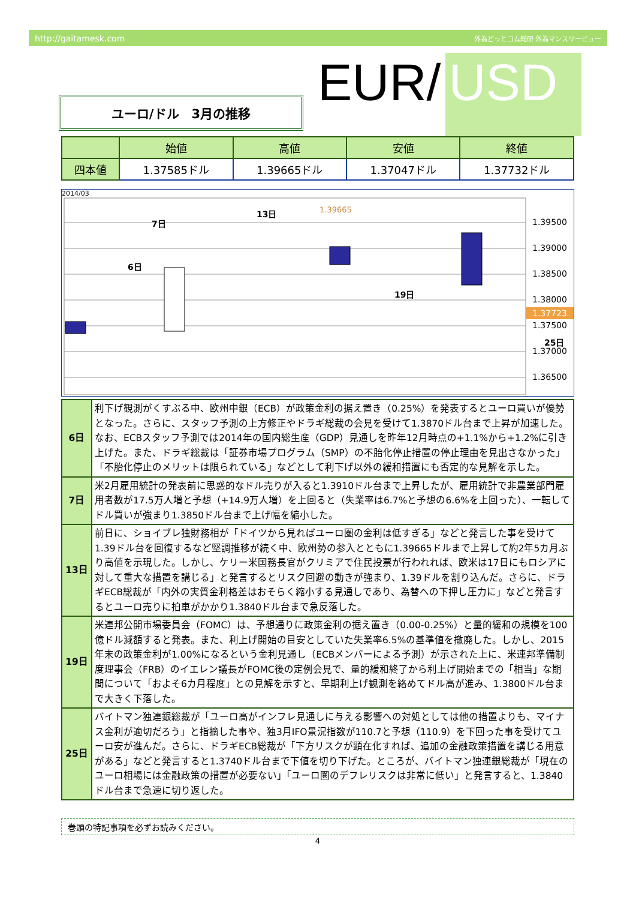http://gaitamesk.com 外為どっとコム総研 外為マンスリービュー
EUR/ USD
ユーロ/ドル　3月の推移
| | 始値 | 高値 | 安値 | 終値 |
| --- | --- | --- | --- | --- |
| 四本値 | 1.37585ドル | 1.39665ドル | 1.37047ドル | 1.37732ドル |
2014/03
1.39500
1.39000
1.38500
1.38000
1.37723
1.37500
1.37000
1.36500
6日
7日
13日
19日
25日
1.39665
| 6日 | 利下げ観測がくすぶる中、欧州中銀（ECB）が政策金利の据え置き（0.25%）を発表するとユーロ買いが優勢となった。さらに、スタッフ予測の上方修正やドラギ総裁の会見を受けて1.3870ドル台まで上昇が加速した。なお、ECBスタッフ予測では2014年の国内総生産（GDP）見通しを昨年12月時点の+1.1%から+1.2%に引き上げた。また、ドラギ総裁は「証券市場プログラム（SMP）の不胎化停止措置の停止理由を見出さなかった」「不胎化停止のメリットは限られている」などとして利下げ以外の緩和措置にも否定的な見解を示した。 |
| 7日 | 米2月雇用統計の発表前に思惑的なドル売りが入ると1.3910ドル台まで上昇したが、雇用統計で非農業部門雇用者数が17.5万人増と予想（+14.9万人増）を上回ると（失業率は6.7%と予想の6.6%を上回った）、一転してドル買いが強まり1.3850ドル台まで上げ幅を縮小した。 |
| 13日 | 前日に、ショイブレ独財務相が「ドイツから見ればユーロ圏の金利は低すぎる」などと発言した事を受けて1.39ドル台を回復するなど堅調推移が続く中、欧州勢の参入とともに1.39665ドルまで上昇して約2年5カ月ぶり高値を示現した。しかし、ケリー米国務長官がクリミアで住民投票が行われれば、欧米は17日にもロシアに対して重大な措置を講じる」と発言するとリスク回避の動きが強まり、1.39ドルを割り込んだ。さらに、ドラギECB総裁が「内外の実質金利格差はおそらく縮小する見通しであり、為替への下押し圧力に」などと発言するとユーロ売りに拍車がかかり1.3840ドル台まで急反落した。 |
| 19日 | 米連邦公開市場委員会（FOMC）は、予想通りに政策金利の据え置き（0.00-0.25%）と量的緩和の規模を100億ドル減額すると発表。また、利上げ開始の目安としていた失業率6.5%の基準値を撤廃した。しかし、2015年末の政策金利が1.00%になるという金利見通し（ECBメンバーによる予測）が示された上に、米連邦準備制度理事会（FRB）のイエレン議長がFOMC後の定例会見で、量的緩和終了から利上げ開始までの「相当」な期間について「およそ6カ月程度」との見解を示すと、早期利上げ観測を絡めてドル高が進み、1.3800ドル台まで大きく下落した。 |
| 25日 | バイトマン独連銀総裁が「ユーロ高がインフレ見通しに与える影響への対処としては他の措置よりも、マイナス金利が適切だろう」と指摘した事や、独3月IFO景況指数が110.7と予想（110.9）を下回った事を受けてユーロ安が進んだ。さらに、ドラギECB総裁が「下方リスクが顕在化すれば、追加の金融政策措置を講じる用意がある」などと発言すると1.3740ドル台まで下値を切り下げた。ところが、バイトマン独連銀総裁が「現在のユーロ相場には金融政策の措置が必要ない」「ユーロ圏のデフレリスクは非常に低い」と発言すると、1.3840ドル台まで急速に切り返した。 |
巻頭の特記事項を必ずお読みください。
4